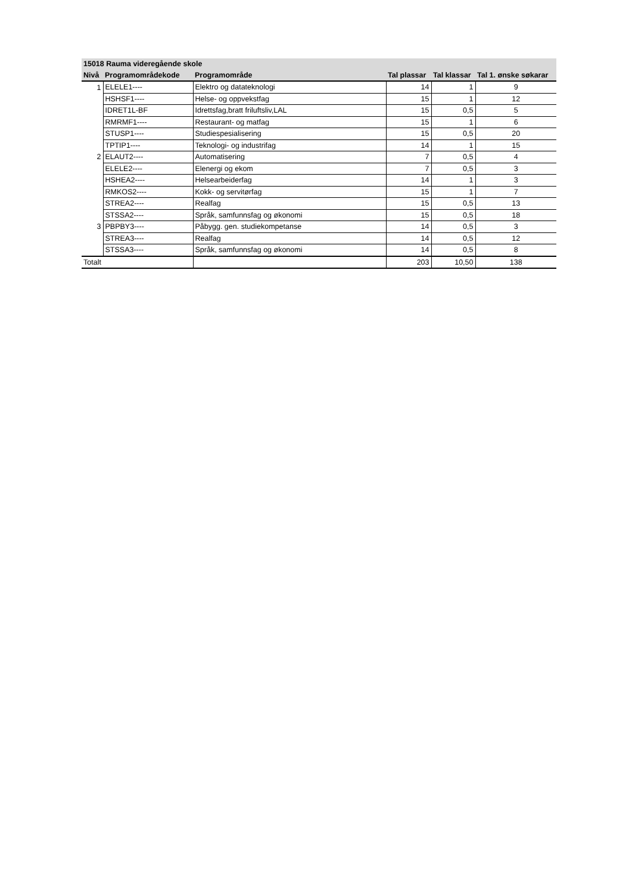| 15018 Rauma videregående skole | | | | | |
| --- | --- | --- | --- | --- | --- |
| Nivå | Programområdekode | Programområde | Tal plassar | Tal klassar | Tal 1. ønske søkarar |
| 1 | ELELE1---- | Elektro og datateknologi | 14 | 1 | 9 |
| | HSHSF1---- | Helse- og oppvekstfag | 15 | 1 | 12 |
| | IDRET1L-BF | Idrettsfag,bratt friluftsliv,LAL | 15 | 0,5 | 5 |
| | RMRMF1---- | Restaurant- og matfag | 15 | 1 | 6 |
| | STUSP1---- | Studiespesialisering | 15 | 0,5 | 20 |
| | TPTIP1---- | Teknologi- og industrifag | 14 | 1 | 15 |
| 2 | ELAUT2---- | Automatisering | 7 | 0,5 | 4 |
| | ELELE2---- | Elenergi og ekom | 7 | 0,5 | 3 |
| | HSHEA2---- | Helsearbeiderfag | 14 | 1 | 3 |
| | RMKOS2---- | Kokk- og servitørfag | 15 | 1 | 7 |
| | STREA2---- | Realfag | 15 | 0,5 | 13 |
| | STSSA2---- | Språk, samfunnsfag og økonomi | 15 | 0,5 | 18 |
| 3 | PBPBY3---- | Påbygg. gen. studiekompetanse | 14 | 0,5 | 3 |
| | STREA3---- | Realfag | 14 | 0,5 | 12 |
| | STSSA3---- | Språk, samfunnsfag og økonomi | 14 | 0,5 | 8 |
| Totalt | | | 203 | 10,50 | 138 |